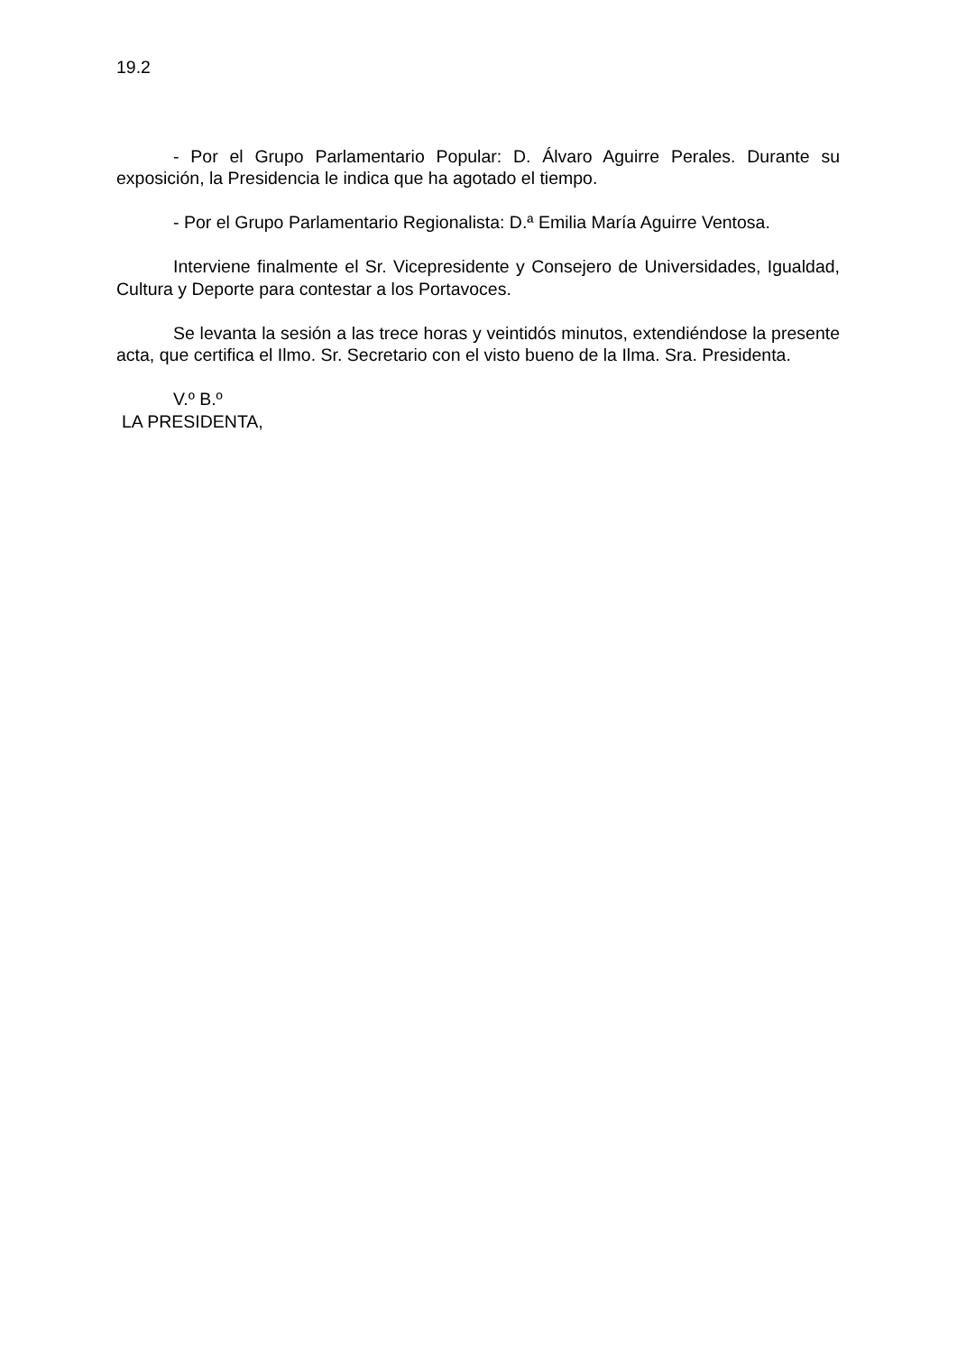19.2
- Por el Grupo Parlamentario Popular: D. Álvaro Aguirre Perales. Durante su exposición, la Presidencia le indica que ha agotado el tiempo.
- Por el Grupo Parlamentario Regionalista: D.ª Emilia María Aguirre Ventosa.
Interviene finalmente el Sr. Vicepresidente y Consejero de Universidades, Igualdad, Cultura y Deporte para contestar a los Portavoces.
Se levanta la sesión a las trece horas y veintidós minutos, extendiéndose la presente acta, que certifica el Ilmo. Sr. Secretario con el visto bueno de la Ilma. Sra. Presidenta.
V.º B.º
LA PRESIDENTA,